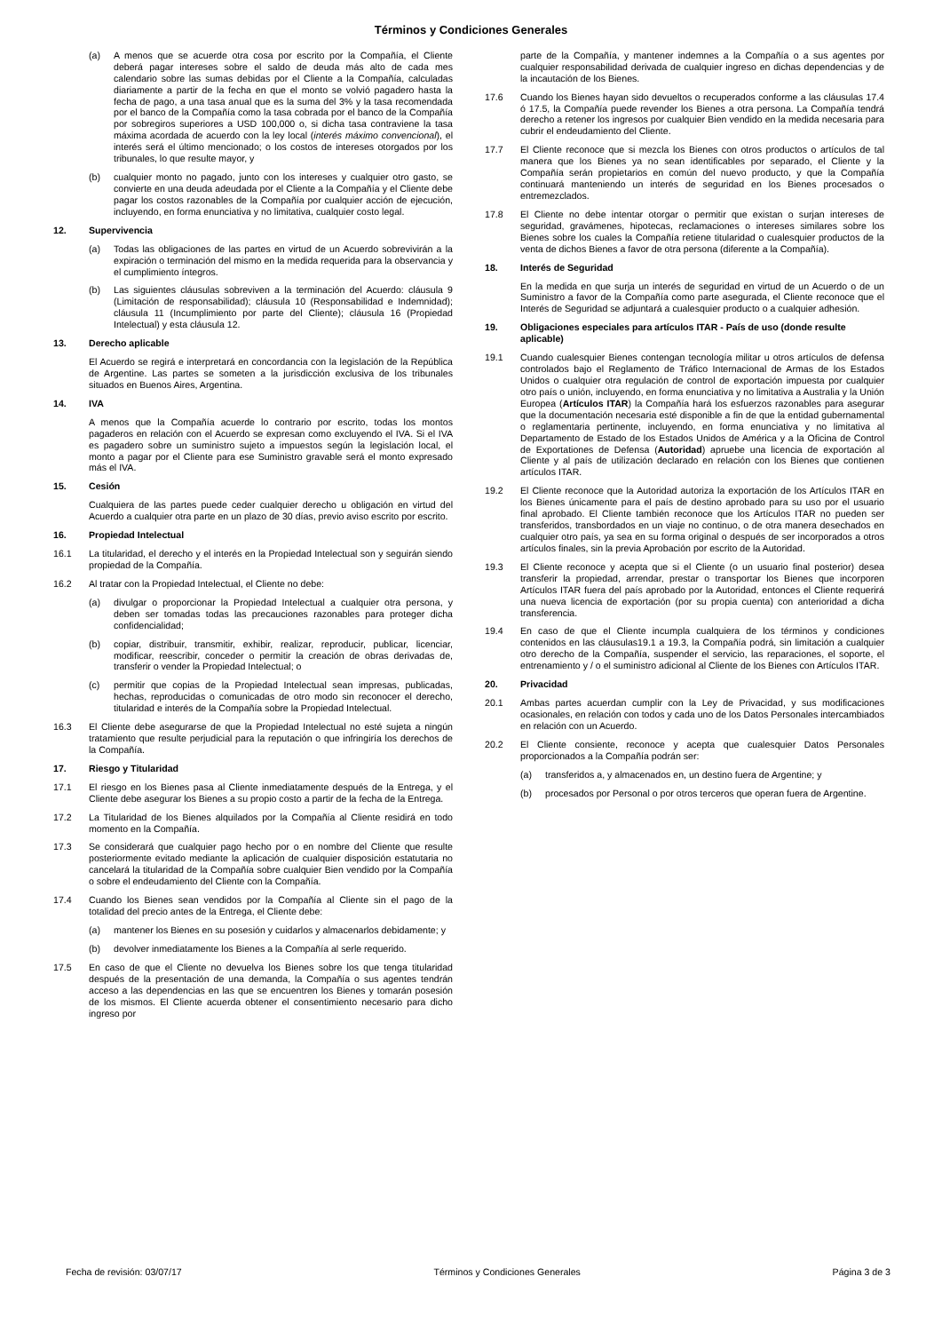Términos y Condiciones Generales
(a) A menos que se acuerde otra cosa por escrito por la Compañía, el Cliente deberá pagar intereses sobre el saldo de deuda más alto de cada mes calendario sobre las sumas debidas por el Cliente a la Compañía, calculadas diariamente a partir de la fecha en que el monto se volvió pagadero hasta la fecha de pago, a una tasa anual que es la suma del 3% y la tasa recomendada por el banco de la Compañía como la tasa cobrada por el banco de la Compañía por sobregiros superiores a USD 100,000 o, si dicha tasa contraviene la tasa máxima acordada de acuerdo con la ley local (interés máximo convencional), el interés será el último mencionado; o los costos de intereses otorgados por los tribunales, lo que resulte mayor, y
(b) cualquier monto no pagado, junto con los intereses y cualquier otro gasto, se convierte en una deuda adeudada por el Cliente a la Compañía y el Cliente debe pagar los costos razonables de la Compañía por cualquier acción de ejecución, incluyendo, en forma enunciativa y no limitativa, cualquier costo legal.
12. Supervivencia
(a) Todas las obligaciones de las partes en virtud de un Acuerdo sobrevivirán a la expiración o terminación del mismo en la medida requerida para la observancia y el cumplimiento íntegros.
(b) Las siguientes cláusulas sobreviven a la terminación del Acuerdo: cláusula 9 (Limitación de responsabilidad); cláusula 10 (Responsabilidad e Indemnidad); cláusula 11 (Incumplimiento por parte del Cliente); cláusula 16 (Propiedad Intelectual) y esta cláusula 12.
13. Derecho aplicable
El Acuerdo se regirá e interpretará en concordancia con la legislación de la República de Argentine. Las partes se someten a la jurisdicción exclusiva de los tribunales situados en Buenos Aires, Argentina.
14. IVA
A menos que la Compañía acuerde lo contrario por escrito, todas los montos pagaderos en relación con el Acuerdo se expresan como excluyendo el IVA. Si el IVA es pagadero sobre un suministro sujeto a impuestos según la legislación local, el monto a pagar por el Cliente para ese Suministro gravable será el monto expresado más el IVA.
15. Cesión
Cualquiera de las partes puede ceder cualquier derecho u obligación en virtud del Acuerdo a cualquier otra parte en un plazo de 30 días, previo aviso escrito por escrito.
16. Propiedad Intelectual
16.1 La titularidad, el derecho y el interés en la Propiedad Intelectual son y seguirán siendo propiedad de la Compañía.
16.2 Al tratar con la Propiedad Intelectual, el Cliente no debe:
(a) divulgar o proporcionar la Propiedad Intelectual a cualquier otra persona, y deben ser tomadas todas las precauciones razonables para proteger dicha confidencialidad;
(b) copiar, distribuir, transmitir, exhibir, realizar, reproducir, publicar, licenciar, modificar, reescribir, conceder o permitir la creación de obras derivadas de, transferir o vender la Propiedad Intelectual; o
(c) permitir que copias de la Propiedad Intelectual sean impresas, publicadas, hechas, reproducidas o comunicadas de otro modo sin reconocer el derecho, titularidad e interés de la Compañía sobre la Propiedad Intelectual.
16.3 El Cliente debe asegurarse de que la Propiedad Intelectual no esté sujeta a ningún tratamiento que resulte perjudicial para la reputación o que infringiría los derechos de la Compañía.
17. Riesgo y Titularidad
17.1 El riesgo en los Bienes pasa al Cliente inmediatamente después de la Entrega, y el Cliente debe asegurar los Bienes a su propio costo a partir de la fecha de la Entrega.
17.2 La Titularidad de los Bienes alquilados por la Compañía al Cliente residirá en todo momento en la Compañía.
17.3 Se considerará que cualquier pago hecho por o en nombre del Cliente que resulte posteriormente evitado mediante la aplicación de cualquier disposición estatutaria no cancelará la titularidad de la Compañía sobre cualquier Bien vendido por la Compañía o sobre el endeudamiento del Cliente con la Compañía.
17.4 Cuando los Bienes sean vendidos por la Compañía al Cliente sin el pago de la totalidad del precio antes de la Entrega, el Cliente debe:
(a) mantener los Bienes en su posesión y cuidarlos y almacenarlos debidamente; y
(b) devolver inmediatamente los Bienes a la Compañía al serle requerido.
17.5 En caso de que el Cliente no devuelva los Bienes sobre los que tenga titularidad después de la presentación de una demanda, la Compañía o sus agentes tendrán acceso a las dependencias en las que se encuentren los Bienes y tomarán posesión de los mismos. El Cliente acuerda obtener el consentimiento necesario para dicho ingreso por
parte de la Compañía, y mantener indemnes a la Compañía o a sus agentes por cualquier responsabilidad derivada de cualquier ingreso en dichas dependencias y de la incautación de los Bienes.
17.6 Cuando los Bienes hayan sido devueltos o recuperados conforme a las cláusulas 17.4 ó 17.5, la Compañía puede revender los Bienes a otra persona. La Compañía tendrá derecho a retener los ingresos por cualquier Bien vendido en la medida necesaria para cubrir el endeudamiento del Cliente.
17.7 El Cliente reconoce que si mezcla los Bienes con otros productos o artículos de tal manera que los Bienes ya no sean identificables por separado, el Cliente y la Compañía serán propietarios en común del nuevo producto, y que la Compañía continuará manteniendo un interés de seguridad en los Bienes procesados o entremezclados.
17.8 El Cliente no debe intentar otorgar o permitir que existan o surjan intereses de seguridad, gravámenes, hipotecas, reclamaciones o intereses similares sobre los Bienes sobre los cuales la Compañía retiene titularidad o cualesquier productos de la venta de dichos Bienes a favor de otra persona (diferente a la Compañía).
18. Interés de Seguridad
En la medida en que surja un interés de seguridad en virtud de un Acuerdo o de un Suministro a favor de la Compañía como parte asegurada, el Cliente reconoce que el Interés de Seguridad se adjuntará a cualesquier producto o a cualquier adhesión.
19. Obligaciones especiales para artículos ITAR - País de uso (donde resulte aplicable)
19.1 Cuando cualesquier Bienes contengan tecnología militar u otros artículos de defensa controlados bajo el Reglamento de Tráfico Internacional de Armas de los Estados Unidos o cualquier otra regulación de control de exportación impuesta por cualquier otro país o unión, incluyendo, en forma enunciativa y no limitativa a Australia y la Unión Europea (Artículos ITAR) la Compañía hará los esfuerzos razonables para asegurar que la documentación necesaria esté disponible a fin de que la entidad gubernamental o reglamentaria pertinente, incluyendo, en forma enunciativa y no limitativa al Departamento de Estado de los Estados Unidos de América y a la Oficina de Control de Exportationes de Defensa (Autoridad) apruebe una licencia de exportación al Cliente y al país de utilización declarado en relación con los Bienes que contienen artículos ITAR.
19.2 El Cliente reconoce que la Autoridad autoriza la exportación de los Artículos ITAR en los Bienes únicamente para el país de destino aprobado para su uso por el usuario final aprobado. El Cliente también reconoce que los Artículos ITAR no pueden ser transferidos, transbordados en un viaje no continuo, o de otra manera desechados en cualquier otro país, ya sea en su forma original o después de ser incorporados a otros artículos finales, sin la previa Aprobación por escrito de la Autoridad.
19.3 El Cliente reconoce y acepta que si el Cliente (o un usuario final posterior) desea transferir la propiedad, arrendar, prestar o transportar los Bienes que incorporen Artículos ITAR fuera del país aprobado por la Autoridad, entonces el Cliente requerirá una nueva licencia de exportación (por su propia cuenta) con anterioridad a dicha transferencia.
19.4 En caso de que el Cliente incumpla cualquiera de los términos y condiciones contenidos en las cláusulas19.1 a 19.3, la Compañía podrá, sin limitación a cualquier otro derecho de la Compañía, suspender el servicio, las reparaciones, el soporte, el entrenamiento y / o el suministro adicional al Cliente de los Bienes con Artículos ITAR.
20. Privacidad
20.1 Ambas partes acuerdan cumplir con la Ley de Privacidad, y sus modificaciones ocasionales, en relación con todos y cada uno de los Datos Personales intercambiados en relación con un Acuerdo.
20.2 El Cliente consiente, reconoce y acepta que cualesquier Datos Personales proporcionados a la Compañía podrán ser:
(a) transferidos a, y almacenados en, un destino fuera de Argentine; y
(b) procesados por Personal o por otros terceros que operan fuera de Argentine.
Fecha de revisión: 03/07/17 Términos y Condiciones Generales Página 3 de 3